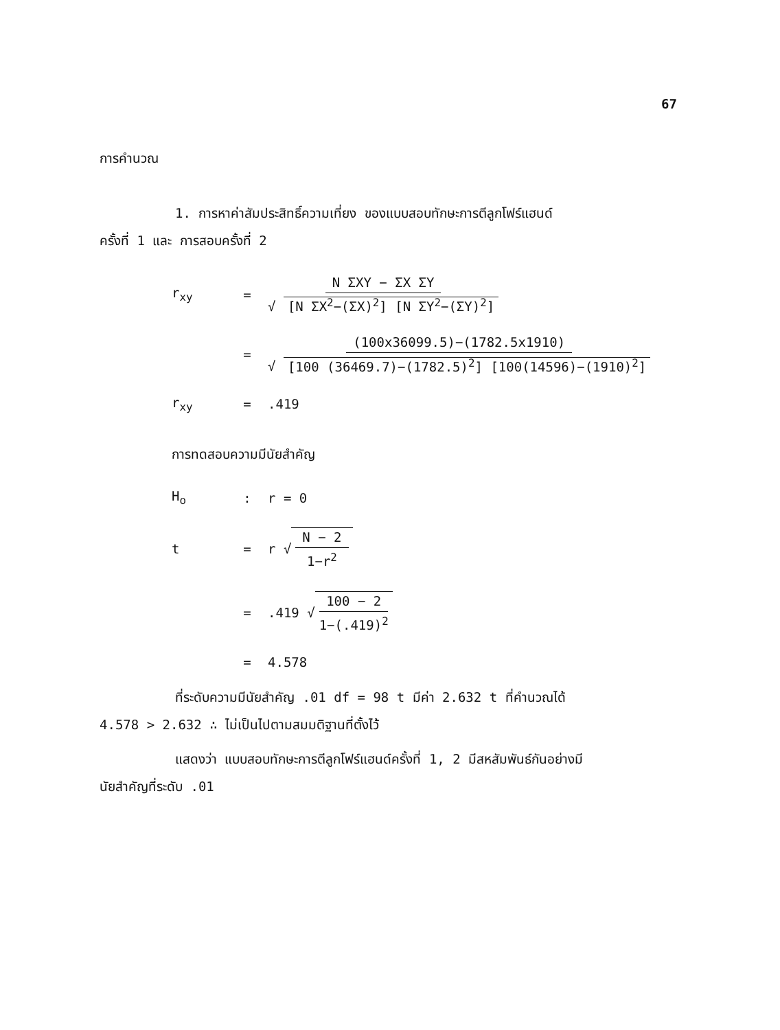67
การคำนวณ
1. การหาค่าสัมประสิทธิ์ความเที่ยง ของแบบสอบทักษะการตีลูกโฟร์แฮนด์
ครั้งที่ 1 และ การสอบครั้งที่ 2
r<sub>xy</sub> = N ΣXY − ΣX ΣY √ [N ΣX<sup>2</sup>−(ΣX)<sup>2</sup>] [N ΣY<sup>2</sup>−(ΣY)<sup>2</sup>]
= (100x36099.5)−(1782.5x1910) √ [100 (36469.7)−(1782.5)<sup>2</sup>] [100(14596)−(1910)<sup>2</sup>]
r<sub>xy</sub> =.419
การทดสอบความมีนัยสำคัญ
H<sub>o</sub>: r = 0
t = r √ N − 2 1−r<sup>2</sup>
=.419 √ 100 − 2 1−(.419)<sup>2</sup>
= 4.578
ที่ระดับความมีนัยสำคัญ .01 df = 98 t มีค่า 2.632 t ที่คำนวณได้
4.578 > 2.632 ∴ ไม่เป็นไปตามสมมติฐานที่ตั้งไว้
แสดงว่า แบบสอบทักษะการตีลูกโฟร์แฮนด์ครั้งที่ 1, 2 มีสหสัมพันธ์กันอย่างมี
นัยสำคัญที่ระดับ .01